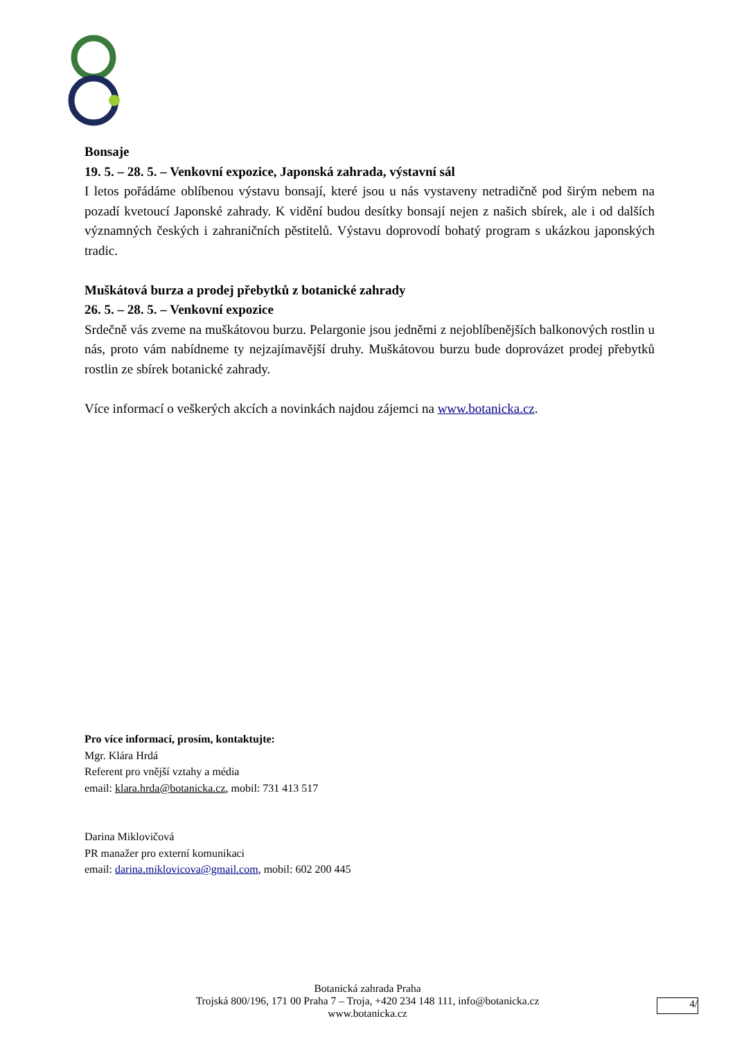Bonsaje
19. 5. – 28. 5. – Venkovní expozice, Japonská zahrada, výstavní sál
I letos pořádáme oblíbenou výstavu bonsají, které jsou u nás vystaveny netradičně pod širým nebem na pozadí kvetoucí Japonské zahrady. K vidění budou desítky bonsají nejen z našich sbírek, ale i od dalších významných českých i zahraničních pěstitelů. Výstavu doprovodí bohatý program s ukázkou japonských tradic.
Muškátová burza a prodej přebytků z botanické zahrady
26. 5. – 28. 5. – Venkovní expozice
Srdečně vás zveme na muškátovou burzu. Pelargonie jsou jedněmi z nejoblíbenějších balkonových rostlin u nás, proto vám nabídneme ty nejzajímavější druhy. Muškátovou burzu bude doprovázet prodej přebytků rostlin ze sbírek botanické zahrady.
Více informací o veškerých akcích a novinkách najdou zájemci na www.botanicka.cz.
Pro více informací, prosím, kontaktujte:
Mgr. Klára Hrdá
Referent pro vnější vztahy a média
email: klara.hrda@botanicka.cz, mobil: 731 413 517
Darina Miklovičová
PR manažer pro externí komunikaci
email: darina.miklovicova@gmail.com, mobil: 602 200 445
Botanická zahrada Praha
Trojská 800/196, 171 00 Praha 7 – Troja, +420 234 148 111, info@botanicka.cz
www.botanicka.cz
4/